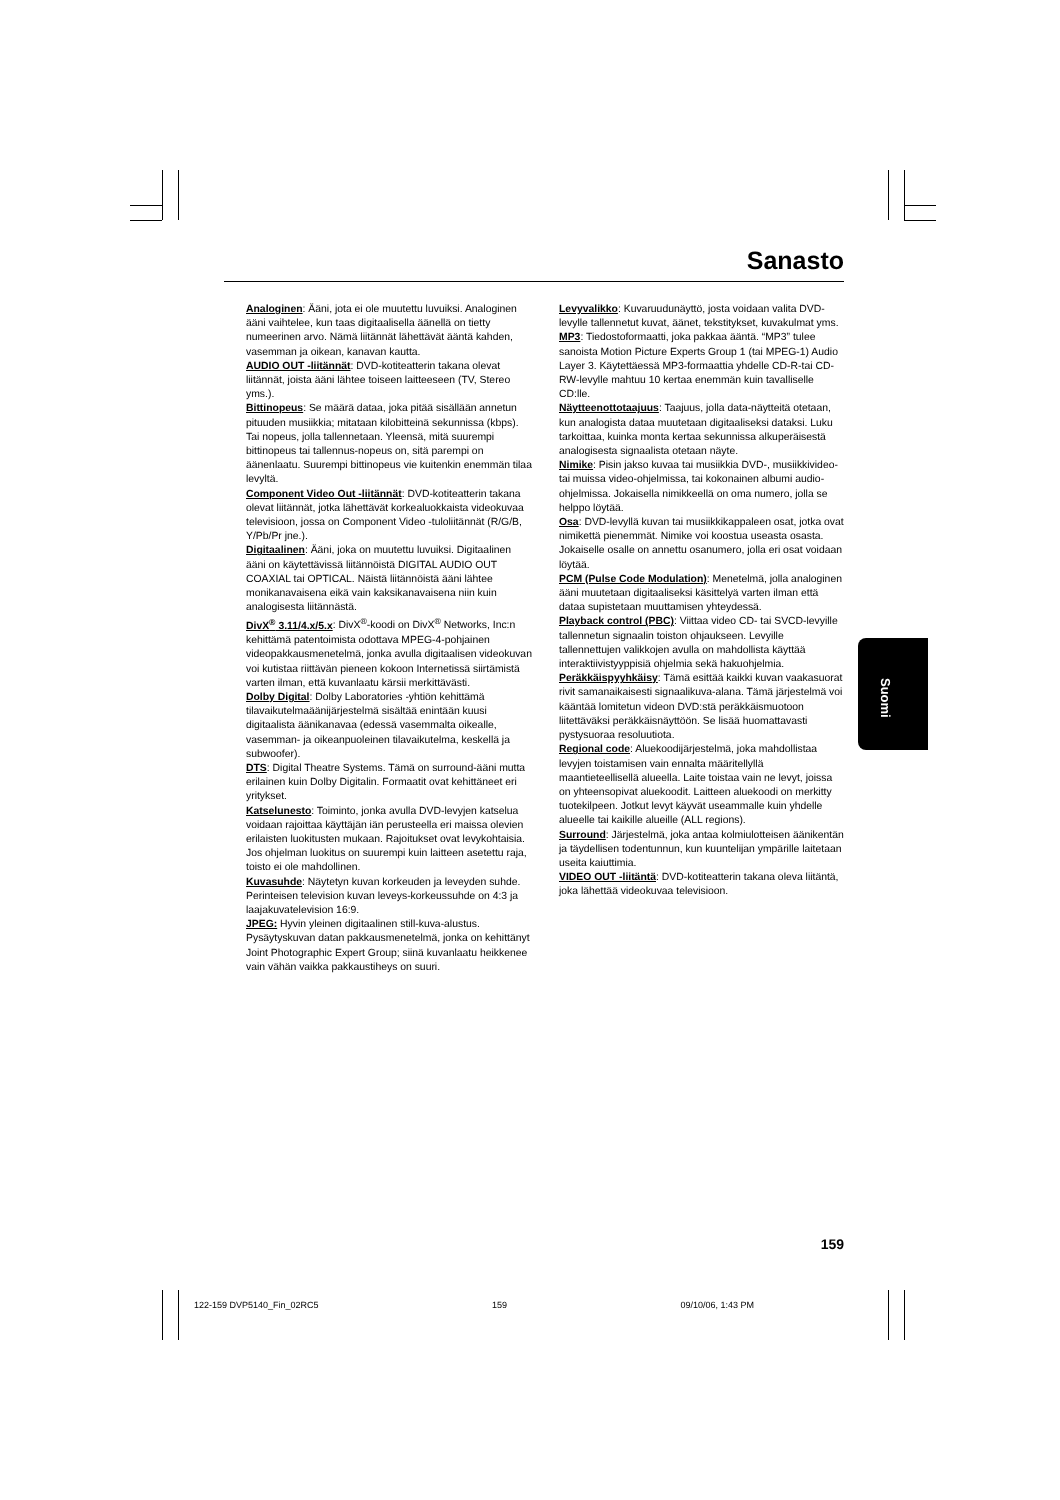Sanasto
Analoginen: Ääni, jota ei ole muutettu luvuiksi. Analoginen ääni vaihtelee, kun taas digitaalisella äänellä on tietty numeerinen arvo. Nämä liitännät lähettävät ääntä kahden, vasemman ja oikean, kanavan kautta.
AUDIO OUT -liitännät: DVD-kotiteatterin takana olevat liitännät, joista ääni lähtee toiseen laitteeseen (TV, Stereo yms.).
Bittinopeus: Se määrä dataa, joka pitää sisällään annetun pituuden musiikkia; mitataan kilobitteinä sekunnissa (kbps). Tai nopeus, jolla tallennetaan. Yleensä, mitä suurempi bittinopeus tai tallennus-nopeus on, sitä parempi on äänenlaatu. Suurempi bittinopeus vie kuitenkin enemmän tilaa levyltä.
Component Video Out -liitännät: DVD-kotiteatterin takana olevat liitännät, jotka lähettävät korkealuokkaista videokuvaa televisioon, jossa on Component Video -tuloliitännät (R/G/B, Y/Pb/Pr jne.).
Digitaalinen: Ääni, joka on muutettu luvuiksi. Digitaalinen ääni on käytettävissä liitännöistä DIGITAL AUDIO OUT COAXIAL tai OPTICAL. Näistä liitännöistä ääni lähtee monikanavaisena eikä vain kaksikanavaisena niin kuin analogisesta liitännästä.
DivX<sup>®</sup> 3.11/4.x/5.x: DivX<sup>®</sup>-koodi on DivX<sup>®</sup> Networks, Inc:n kehittämä patentoimista odottava MPEG-4-pohjainen videopakkausmenetelmä, jonka avulla digitaalisen videokuvan voi kutistaa riittävän pieneen kokoon Internetissä siirtämistä varten ilman, että kuvanlaatu kärsii merkittävästi.
Dolby Digital: Dolby Laboratories -yhtiön kehittämä tilavaikutelmaäänijärjestelmä sisältää enintään kuusi digitaalista äänikanavaa (edessä vasemmalta oikealle, vasemman- ja oikeanpuoleinen tilavaikutelma, keskellä ja subwoofer).
DTS: Digital Theatre Systems. Tämä on surround-ääni mutta erilainen kuin Dolby Digitalin. Formaatit ovat kehittäneet eri yritykset.
Katselunesto: Toiminto, jonka avulla DVD-levyjen katselua voidaan rajoittaa käyttäjän iän perusteella eri maissa olevien erilaisten luokitusten mukaan. Rajoitukset ovat levykohtaisia. Jos ohjelman luokitus on suurempi kuin laitteen asetettu raja, toisto ei ole mahdollinen.
Kuvasuhde: Näytetyn kuvan korkeuden ja leveyden suhde. Perinteisen television kuvan leveys-korkeussuhde on 4:3 ja laajakuvatelevision 16:9.
JPEG: Hyvin yleinen digitaalinen still-kuva-alustus. Pysäytyskuvan datan pakkausmenetelmä, jonka on kehittänyt Joint Photographic Expert Group; siinä kuvanlaatu heikkenee vain vähän vaikka pakkaustiheys on suuri.
Levyvalikko: Kuvaruudunäyttö, josta voidaan valita DVD-levylle tallennetut kuvat, äänet, tekstitykset, kuvakulmat yms.
MP3: Tiedostoformaatti, joka pakkaa ääntä. “MP3” tulee sanoista Motion Picture Experts Group 1 (tai MPEG-1) Audio Layer 3. Käytettäessä MP3-formaattia yhdelle CD-R-tai CD-RW-levylle mahtuu 10 kertaa enemmän kuin tavalliselle CD:lle.
Näytteenottotaajuus: Taajuus, jolla data-näytteitä otetaan, kun analogista dataa muutetaan digitaaliseksi dataksi. Luku tarkoittaa, kuinka monta kertaa sekunnissa alkuperäisestä analogisesta signaalista otetaan näyte.
Nimike: Pisin jakso kuvaa tai musiikkia DVD-, musiikkivideo- tai muissa video-ohjelmissa, tai kokonainen albumi audio-ohjelmissa. Jokaisella nimikkeellä on oma numero, jolla se helppo löytää.
Osa: DVD-levyllä kuvan tai musiikkikappaleen osat, jotka ovat nimikettä pienemmät. Nimike voi koostua useasta osasta. Jokaiselle osalle on annettu osanumero, jolla eri osat voidaan löytää.
PCM (Pulse Code Modulation): Menetelmä, jolla analoginen ääni muutetaan digitaaliseksi käsittelyä varten ilman että dataa supistetaan muuttamisen yhteydessä.
Playback control (PBC): Viittaa video CD- tai SVCD-levyille tallennetun signaalin toiston ohjaukseen. Levyille tallennettujen valikkojen avulla on mahdollista käyttää interaktiivistyyppisiä ohjelmia sekä hakuohjelmia.
Peräkkäispyyhkäisy: Tämä esittää kaikki kuvan vaakasuorat rivit samanaikaisesti signaalikuva-alana. Tämä järjestelmä voi kääntää lomitetun videon DVD:stä peräkkäismuotoon liitettäväksi peräkkäisnäyttöön. Se lisää huomattavasti pystysuoraa resoluutiota.
Regional code: Aluekoodijärjestelmä, joka mahdollistaa levyjen toistamisen vain ennalta määritellyllä maantieteellisellä alueella. Laite toistaa vain ne levyt, joissa on yhteensopivat aluekoodit. Laitteen aluekoodi on merkitty tuotekilpeen. Jotkut levyt käyvät useammalle kuin yhdelle alueelle tai kaikille alueille (ALL regions).
Surround: Järjestelmä, joka antaa kolmiulotteisen äänikentän ja täydellisen todentunnun, kun kuuntelijan ympärille laitetaan useita kaiuttimia.
VIDEO OUT -liitäntä: DVD-kotiteatterin takana oleva liitäntä, joka lähettää videokuvaa televisioon.
Suomi
159
122-159 DVP5140_Fin_02RC5 159 09/10/06, 1:43 PM